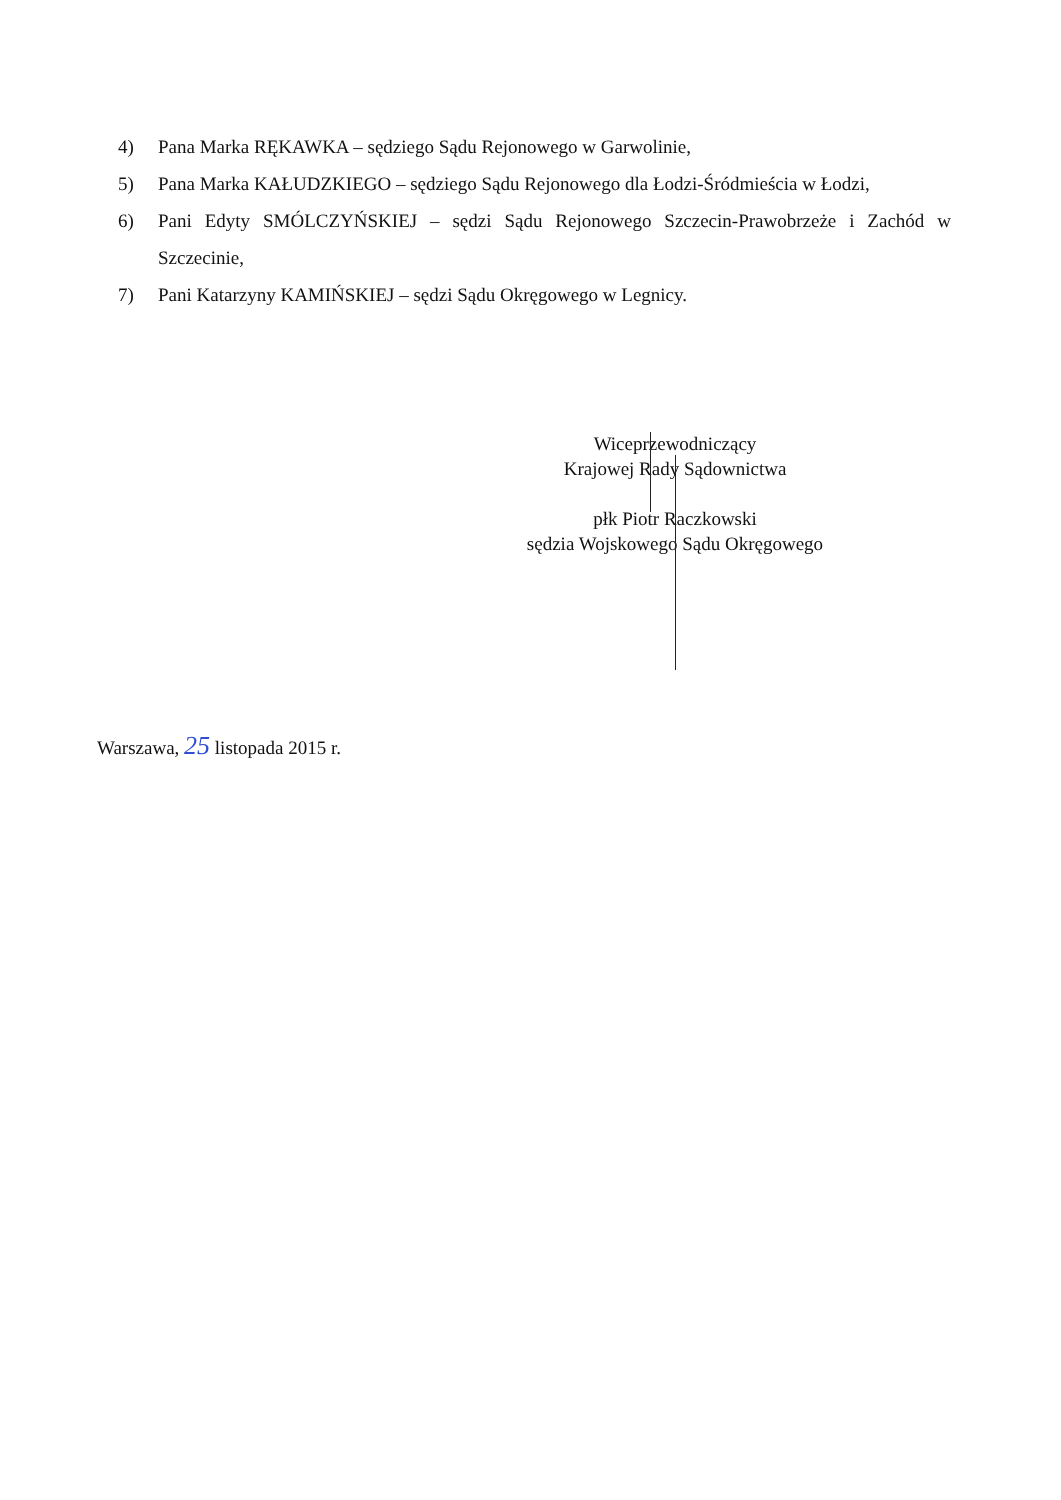4) Pana Marka RĘKAWKA – sędziego Sądu Rejonowego w Garwolinie,
5) Pana Marka KAŁUDZKIEGO – sędziego Sądu Rejonowego dla Łodzi-Śródmieścia w Łodzi,
6) Pani Edyty SMÓLCZYŃSKIEJ – sędzi Sądu Rejonowego Szczecin-Prawobrzeże i Zachód w Szczecinie,
7) Pani Katarzyny KAMIŃSKIEJ – sędzi Sądu Okręgowego w Legnicy.
Wiceprzewodniczący
Krajowej Rady Sądownictwa
płk Piotr Raczkowski
sędzia Wojskowego Sądu Okręgowego
Warszawa, 25 listopada 2015 r.